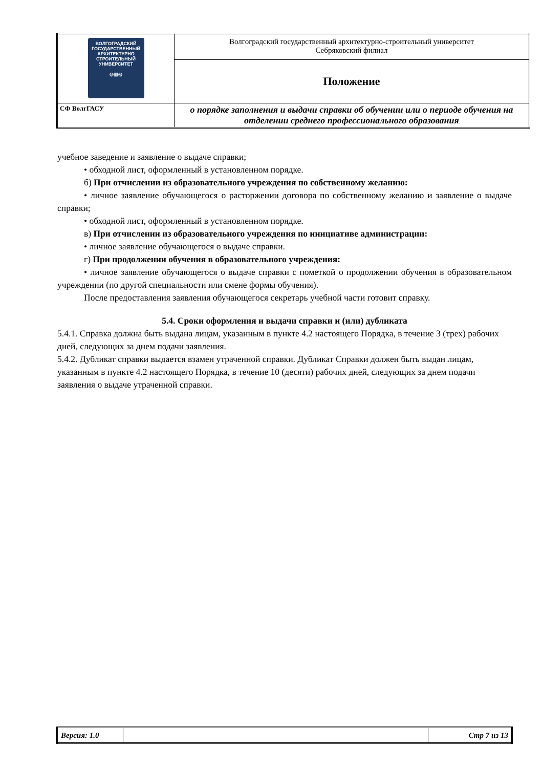| ВОЛГОГРАДСКИЙ ГОСУДАРСТВЕННЫЙ АРХИТЕКТУРНО СТРОИТЕЛЬНЫЙ УНИВЕРСИТЕТ ◎▥◎ | Волгоградский государственный архитектурно-строительный университет Себряковский филиал |
| | Положение |
| СФ ВолгГАСУ | о порядке заполнения и выдачи справки об обучении или о периоде обучения на отделении среднего профессионального образования |
учебное заведение и заявление о выдаче справки;
• обходной лист, оформленный в установленном порядке.
б) При отчислении из образовательного учреждения по собственному желанию:
• личное заявление обучающегося о расторжении договора по собственному желанию и заявление о выдаче справки;
• обходной лист, оформленный в установленном порядке.
в) При отчислении из образовательного учреждения по инициативе администрации:
• личное заявление обучающегося о выдаче справки.
г) При продолжении обучения в образовательного учреждения:
• личное заявление обучающегося о выдаче справки с пометкой о продолжении обучения в образовательном учреждении (по другой специальности или смене формы обучения).
После предоставления заявления обучающегося секретарь учебной части готовит справку.
5.4. Сроки оформления и выдачи справки и (или) дубликата
5.4.1. Справка должна быть выдана лицам, указанным в пункте 4.2 настоящего Порядка, в течение 3 (трех) рабочих дней, следующих за днем подачи заявления.
5.4.2. Дубликат справки выдается взамен утраченной справки. Дубликат Справки должен быть выдан лицам, указанным в пункте 4.2 настоящего Порядка, в течение 10 (десяти) рабочих дней, следующих за днем подачи заявления о выдаче утраченной справки.
| Версия: 1.0 | | Стр 7 из 13 |